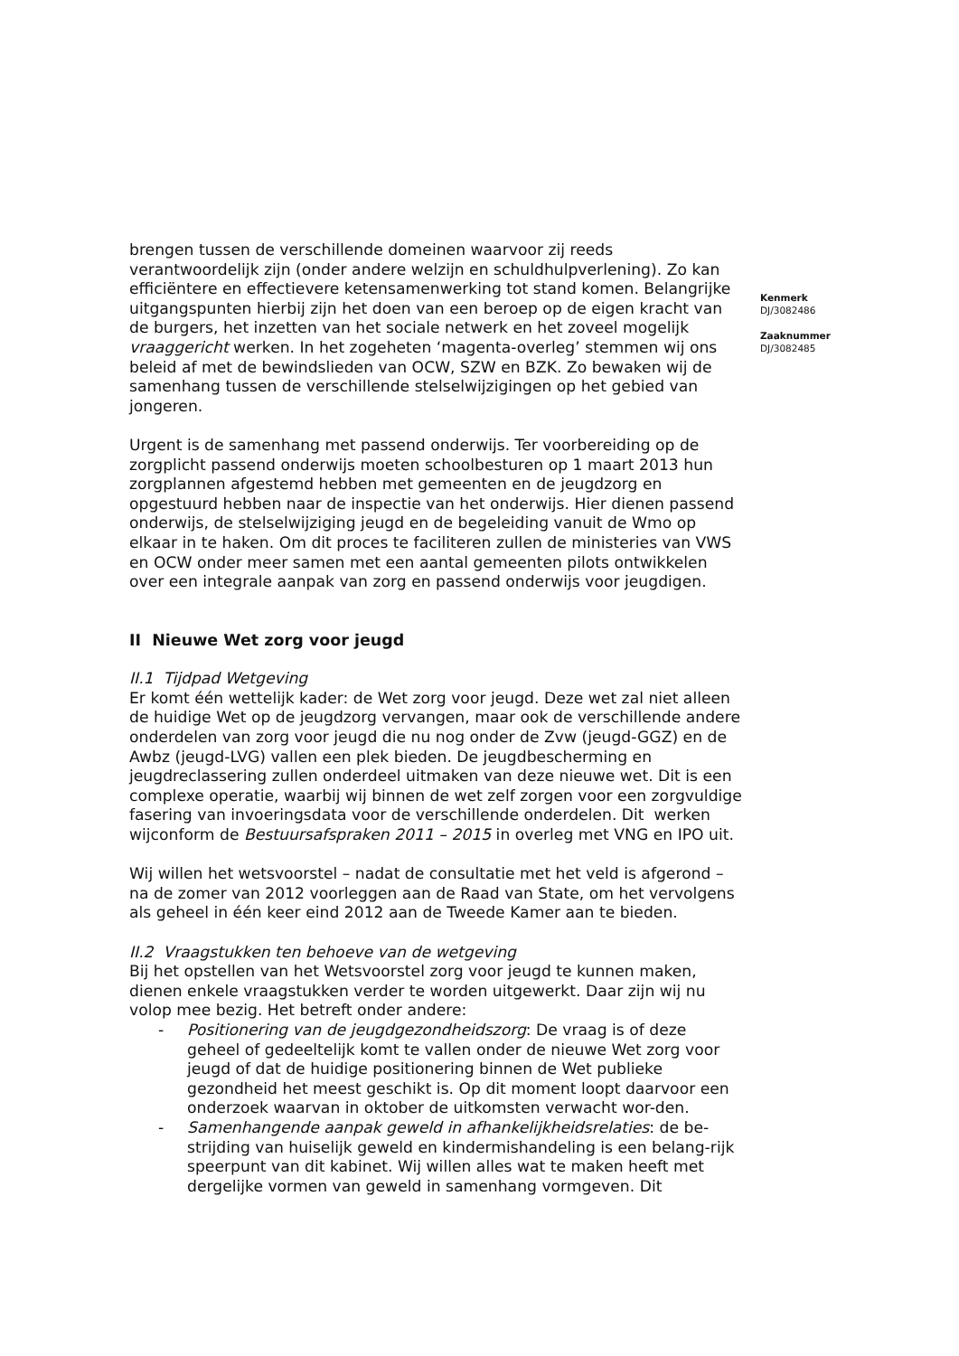brengen tussen de verschillende domeinen waarvoor zij reeds verantwoordelijk zijn (onder andere welzijn en schuldhulpverlening). Zo kan efficiëntere en effectievere ketensamenwerking tot stand komen. Belangrijke uitgangspunten hierbij zijn het doen van een beroep op de eigen kracht van de burgers, het inzetten van het sociale netwerk en het zoveel mogelijk vraaggericht werken. In het zogeheten ‘magenta-overleg’ stemmen wij ons beleid af met de bewindslieden van OCW, SZW en BZK. Zo bewaken wij de samenhang tussen de verschillende stelselwijzigingen op het gebied van jongeren.
Urgent is de samenhang met passend onderwijs. Ter voorbereiding op de zorgplicht passend onderwijs moeten schoolbesturen op 1 maart 2013 hun zorgplannen afgestemd hebben met gemeenten en de jeugdzorg en opgestuurd hebben naar de inspectie van het onderwijs. Hier dienen passend onderwijs, de stelselwijziging jeugd en de begeleiding vanuit de Wmo op elkaar in te haken. Om dit proces te faciliteren zullen de ministeries van VWS en OCW onder meer samen met een aantal gemeenten pilots ontwikkelen over een integrale aanpak van zorg en passend onderwijs voor jeugdigen.
II Nieuwe Wet zorg voor jeugd
II.1 Tijdpad Wetgeving
Er komt één wettelijk kader: de Wet zorg voor jeugd. Deze wet zal niet alleen de huidige Wet op de jeugdzorg vervangen, maar ook de verschillende andere onderdelen van zorg voor jeugd die nu nog onder de Zvw (jeugd-GGZ) en de Awbz (jeugd-LVG) vallen een plek bieden. De jeugdbescherming en jeugdreclassering zullen onderdeel uitmaken van deze nieuwe wet. Dit is een complexe operatie, waarbij wij binnen de wet zelf zorgen voor een zorgvuldige fasering van invoeringsdata voor de verschillende onderdelen. Dit werken wijconform de Bestuursafspraken 2011 – 2015 in overleg met VNG en IPO uit.
Wij willen het wetsvoorstel – nadat de consultatie met het veld is afgerond – na de zomer van 2012 voorleggen aan de Raad van State, om het vervolgens als geheel in één keer eind 2012 aan de Tweede Kamer aan te bieden.
II.2 Vraagstukken ten behoeve van de wetgeving
Bij het opstellen van het Wetsvoorstel zorg voor jeugd te kunnen maken, dienen enkele vraagstukken verder te worden uitgewerkt. Daar zijn wij nu volop mee bezig. Het betreft onder andere:
- Positionering van de jeugdgezondheidszorg: De vraag is of deze geheel of gedeeltelijk komt te vallen onder de nieuwe Wet zorg voor jeugd of dat de huidige positionering binnen de Wet publieke gezondheid het meest geschikt is. Op dit moment loopt daarvoor een onderzoek waarvan in oktober de uitkomsten verwacht wor-den.
- Samenhangende aanpak geweld in afhankelijkheidsrelaties: de be-strijding van huiselijk geweld en kindermishandeling is een belang-rijk speerpunt van dit kabinet. Wij willen alles wat te maken heeft met dergelijke vormen van geweld in samenhang vormgeven. Dit
Kenmerk
DJ/3082486
Zaaknummer
DJ/3082485